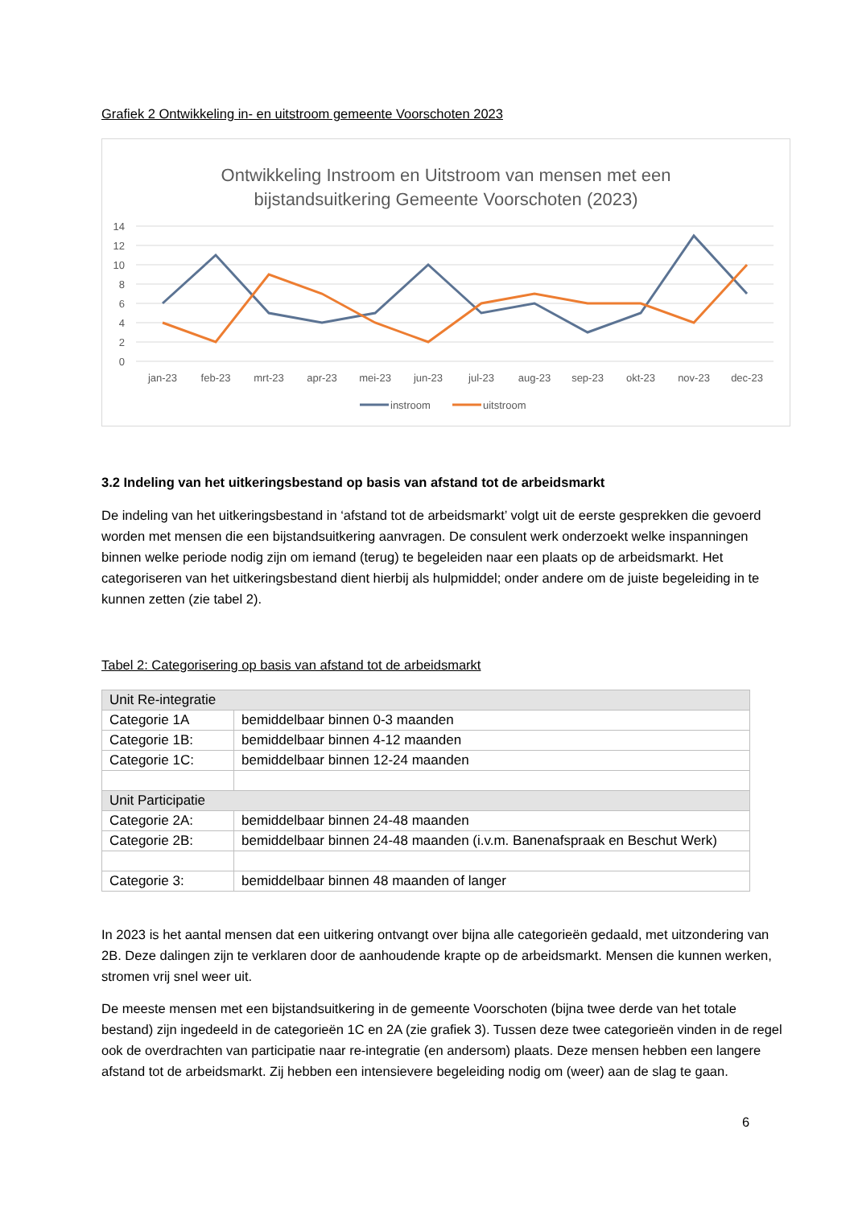Grafiek 2 Ontwikkeling in- en uitstroom gemeente Voorschoten 2023
Ontwikkeling Instroom en Uitstroom van mensen met een
bijstandsuitkering Gemeente Voorschoten (2023)
14
12
10
8
6
4
2
0
jan-23
feb-23
mrt-23
apr-23
mei-23
jun-23
jul-23
aug-23
sep-23
okt-23
nov-23
dec-23
instroom
uitstroom
3.2 Indeling van het uitkeringsbestand op basis van afstand tot de arbeidsmarkt
De indeling van het uitkeringsbestand in ‘afstand tot de arbeidsmarkt’ volgt uit de eerste gesprekken die gevoerd worden met mensen die een bijstandsuitkering aanvragen. De consulent werk onderzoekt welke inspanningen binnen welke periode nodig zijn om iemand (terug) te begeleiden naar een plaats op de arbeidsmarkt. Het categoriseren van het uitkeringsbestand dient hierbij als hulpmiddel; onder andere om de juiste begeleiding in te kunnen zetten (zie tabel 2).
Tabel 2: Categorisering op basis van afstand tot de arbeidsmarkt
| Unit Re-integratie | |
| Categorie 1A | bemiddelbaar binnen 0-3 maanden |
| Categorie 1B: | bemiddelbaar binnen 4-12 maanden |
| Categorie 1C: | bemiddelbaar binnen 12-24 maanden |
| Unit Participatie | |
| Categorie 2A: | bemiddelbaar binnen 24-48 maanden |
| Categorie 2B: | bemiddelbaar binnen 24-48 maanden (i.v.m. Banenafspraak en Beschut Werk) |
| Categorie 3: | bemiddelbaar binnen 48 maanden of langer |
In 2023 is het aantal mensen dat een uitkering ontvangt over bijna alle categorieën gedaald, met uitzondering van 2B. Deze dalingen zijn te verklaren door de aanhoudende krapte op de arbeidsmarkt. Mensen die kunnen werken, stromen vrij snel weer uit.
De meeste mensen met een bijstandsuitkering in de gemeente Voorschoten (bijna twee derde van het totale bestand) zijn ingedeeld in de categorieën 1C en 2A (zie grafiek 3). Tussen deze twee categorieën vinden in de regel ook de overdrachten van participatie naar re-integratie (en andersom) plaats. Deze mensen hebben een langere afstand tot de arbeidsmarkt. Zij hebben een intensievere begeleiding nodig om (weer) aan de slag te gaan.
6